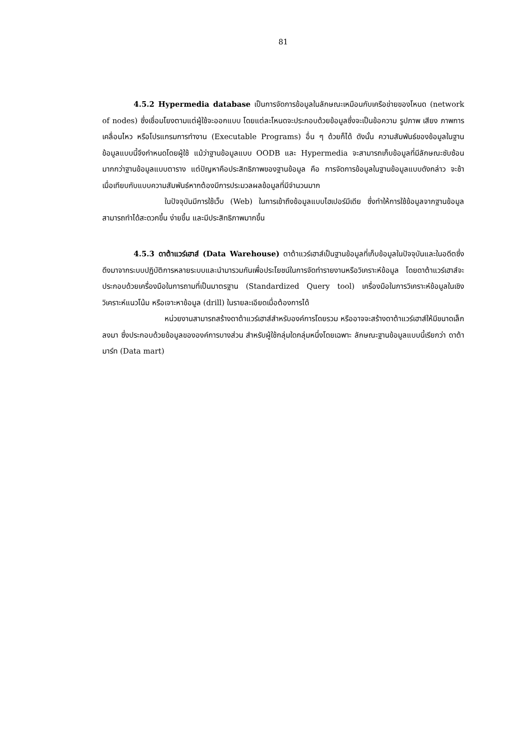81
4.5.2 Hypermedia database เป็นการจัดการข้อมูลในลักษณะเหมือนกับเครือข่ายของโหนด (network of nodes) ซึ่งเชื่อมโยงตามแต่ผู้ใช้จะออกแบบ โดยแต่ละโหนดจะประกอบด้วยข้อมูลซึ่งจะเป็นข้อความ รูปภาพ เสียง ภาพการเคลื่อนไหว หรือโปรแกรมการทำงาน (Executable Programs) อื่น ๆ ด้วยก็ได้ ดังนั้น ความสัมพันธ์ของข้อมูลในฐานข้อมูลแบบนี้จึงกำหนดโดยผู้ใช้ แม้ว่าฐานข้อมูลแบบ OODB และ Hypermedia จะสามารถเก็บข้อมูลที่มีลักษณะซับซ้อนมากกว่าฐานข้อมูลแบบตาราง แต่ปัญหาคือประสิทธิภาพของฐานข้อมูล คือ การจัดการข้อมูลในฐานข้อมูลแบบดังกล่าว จะช้าเมื่อเทียบกับแบบความสัมพันธ์หากต้องมีการประมวลผลข้อมูลที่มีจำนวนมาก
ในปัจจุบันมีการใช้เว็บ (Web) ในการเข้าถึงข้อมูลแบบไฮเปอร์มีเดีย ซึ่งทำให้การใช้ข้อมูลจากฐานข้อมูลสามารถทำได้สะดวกขึ้น ง่ายขึ้น และมีประสิทธิภาพมากขึ้น
4.5.3 ดาต้าแวร์เฮาส์ (Data Warehouse) ดาต้าแวร์เฮาส์เป็นฐานข้อมูลที่เก็บข้อมูลในปัจจุบันและในอดีตซึ่งดึงมาจากระบบปฏิบัติการหลายระบบและนำมารวมกันเพื่อประโยชน์ในการจัดทำรายงานหรือวิเคราะห์ข้อมูล โดยดาต้าแวร์เฮาส์จะประกอบด้วยเครื่องมือในการถามที่เป็นมาตรฐาน (Standardized Query tool) เครื่องมือในการวิเคราะห์ข้อมูลในเชิงวิเคราะห์แนวโน้ม หรือเจาะหาข้อมูล (drill) ในรายละเอียดเมื่อต้องการได้
หน่วยงานสามารถสร้างดาต้าแวร์เฮาส์สำหรับองค์การโดยรวม หรืออาจจะสร้างดาต้าแวร์เฮาส์ให้มีขนาดเล็กลงมา ซึ่งประกอบด้วยข้อมูลขององค์การบางส่วน สำหรับผู้ใช้กลุ่มใดกลุ่มหนึ่งโดยเฉพาะ ลักษณะฐานข้อมูลแบบนี้เรียกว่า ดาต้ามาร์ท (Data mart)